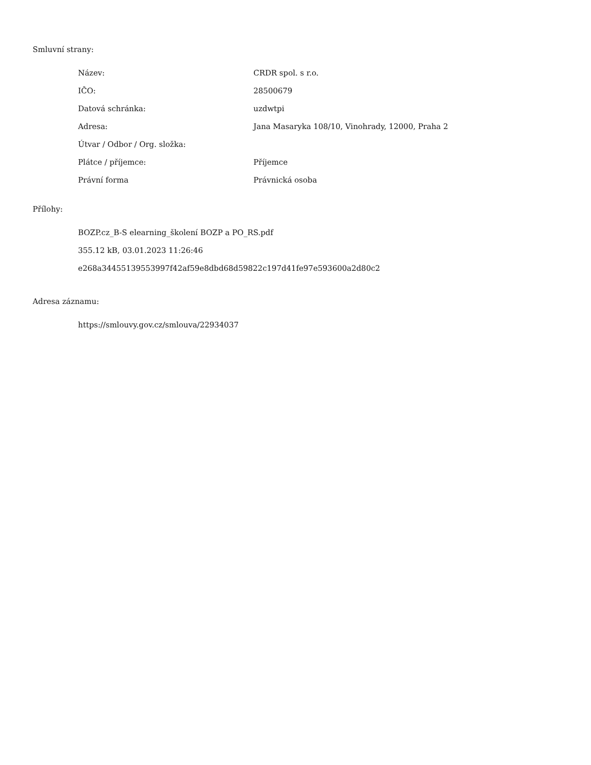Smluvní strany:
| Název: | CRDR spol. s r.o. |
| IČO: | 28500679 |
| Datová schránka: | uzdwtpi |
| Adresa: | Jana Masaryka 108/10, Vinohrady, 12000, Praha 2 |
| Útvar / Odbor / Org. složka: | |
| Plátce / příjemce: | Příjemce |
| Právní forma | Právnická osoba |
Přílohy:
BOZP.cz_B-S elearning_školení BOZP a PO_RS.pdf
355.12 kB, 03.01.2023 11:26:46
e268a34455139553997f42af59e8dbd68d59822c197d41fe97e593600a2d80c2
Adresa záznamu:
https://smlouvy.gov.cz/smlouva/22934037